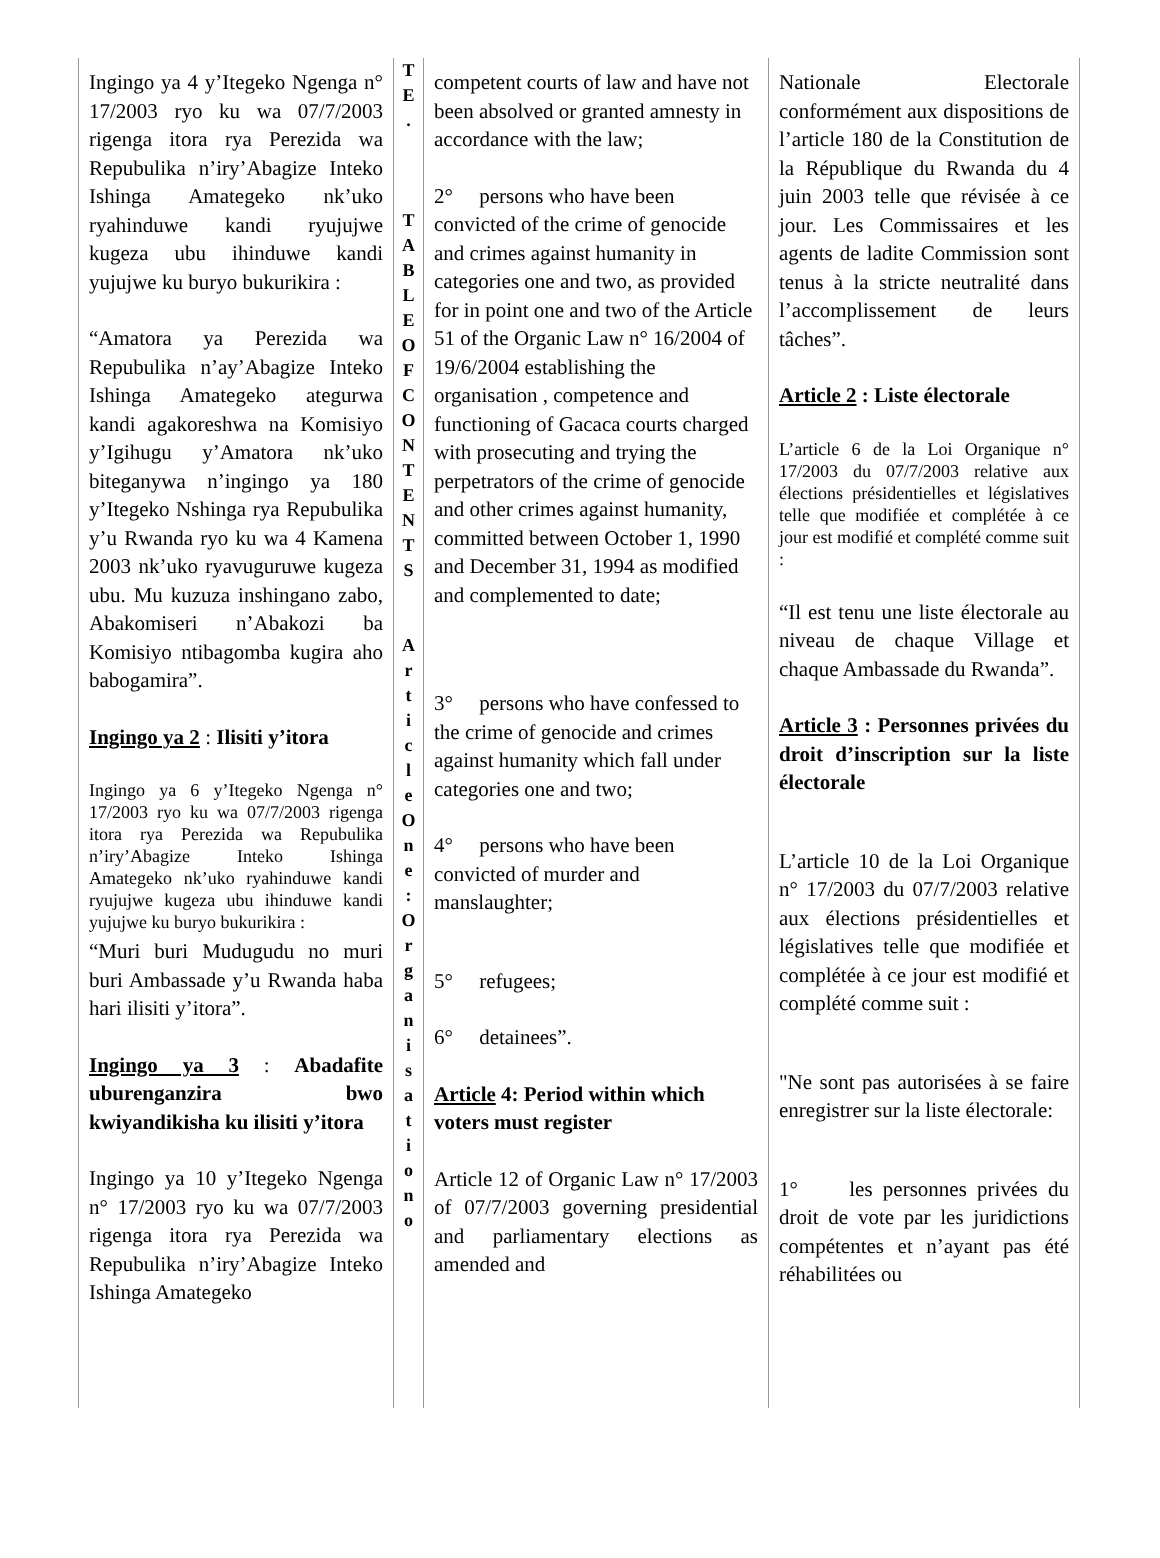Ingingo ya 4 y’Itegeko Ngenga n° 17/2003 ryo ku wa 07/7/2003 rigenga itora rya Perezida wa Repubulika n’iry’Abagize Inteko Ishinga Amategeko nk’uko ryahinduwe kandi ryujujwe kugeza ubu ihinduwe kandi yujujwe ku buryo bukurikira :
“Amatora ya Perezida wa Repubulika n’ay’Abagize Inteko Ishinga Amategeko ategurwa kandi agakoreshwa na Komisiyo y’Igihugu y’Amatora nk’uko biteganywa n’ingingo ya 180 y’Itegeko Nshinga rya Repubulika y’u Rwanda ryo ku wa 4 Kamena 2003 nk’uko ryavuguruwe kugeza ubu. Mu kuzuza inshingano zabo, Abakomiseri n’Abakozi ba Komisiyo ntibagomba kugira aho babogamira”.
Ingingo ya 2 : Ilisiti y’itora
Ingingo ya 6 y’Itegeko Ngenga n° 17/2003 ryo ku wa 07/7/2003 rigenga itora rya Perezida wa Repubulika n’iry’Abagize Inteko Ishinga Amategeko nk’uko ryahinduwe kandi ryujujwe kugeza ubu ihinduwe kandi yujujwe ku buryo bukurikira :
“Muri buri Mudugudu no muri buri Ambassade y’u Rwanda haba hari ilisiti y’itora”.
Ingingo ya 3 : Abadafite uburenganzira bwo kwiyandikisha ku ilisiti y’itora
Ingingo ya 10 y’Itegeko Ngenga n° 17/2003 ryo ku wa 07/7/2003 rigenga itora rya Perezida wa Repubulika n’iry’Abagize Inteko Ishinga Amategeko
T
E
.
T
A
B
L
E
O
F
C
O
N
T
E
N
T
S
A
r
t
i
c
l
e
O
n
e
:
O
r
g
a
n
i
s
a
t
i
o
n
o
competent courts of law and have not been absolved or granted amnesty in accordance with the law;
2° persons who have been convicted of the crime of genocide and crimes against humanity in categories one and two, as provided for in point one and two of the Article 51 of the Organic Law n° 16/2004 of 19/6/2004 establishing the organisation , competence and functioning of Gacaca courts charged with prosecuting and trying the perpetrators of the crime of genocide and other crimes against humanity, committed between October 1, 1990 and December 31, 1994 as modified and complemented to date;
3° persons who have confessed to the crime of genocide and crimes against humanity which fall under categories one and two;
4° persons who have been convicted of murder and manslaughter;
5° refugees;
6° detainees”.
Article 4: Period within which voters must register
Article 12 of Organic Law n° 17/2003 of 07/7/2003 governing presidential and parliamentary elections as amended and
Nationale Electorale conformément aux dispositions de l’article 180 de la Constitution de la République du Rwanda du 4 juin 2003 telle que révisée à ce jour. Les Commissaires et les agents de ladite Commission sont tenus à la stricte neutralité dans l’accomplissement de leurs tâches”.
Article 2 : Liste électorale
L’article 6 de la Loi Organique n° 17/2003 du 07/7/2003 relative aux élections présidentielles et législatives telle que modifiée et complétée à ce jour est modifié et complété comme suit :
“Il est tenu une liste électorale au niveau de chaque Village et chaque Ambassade du Rwanda”.
Article 3 : Personnes privées du droit d’inscription sur la liste électorale
L’article 10 de la Loi Organique n° 17/2003 du 07/7/2003 relative aux élections présidentielles et législatives telle que modifiée et complétée à ce jour est modifié et complété comme suit :
"Ne sont pas autorisées à se faire enregistrer sur la liste électorale:
1° les personnes privées du droit de vote par les juridictions compétentes et n’ayant pas été réhabilitées ou